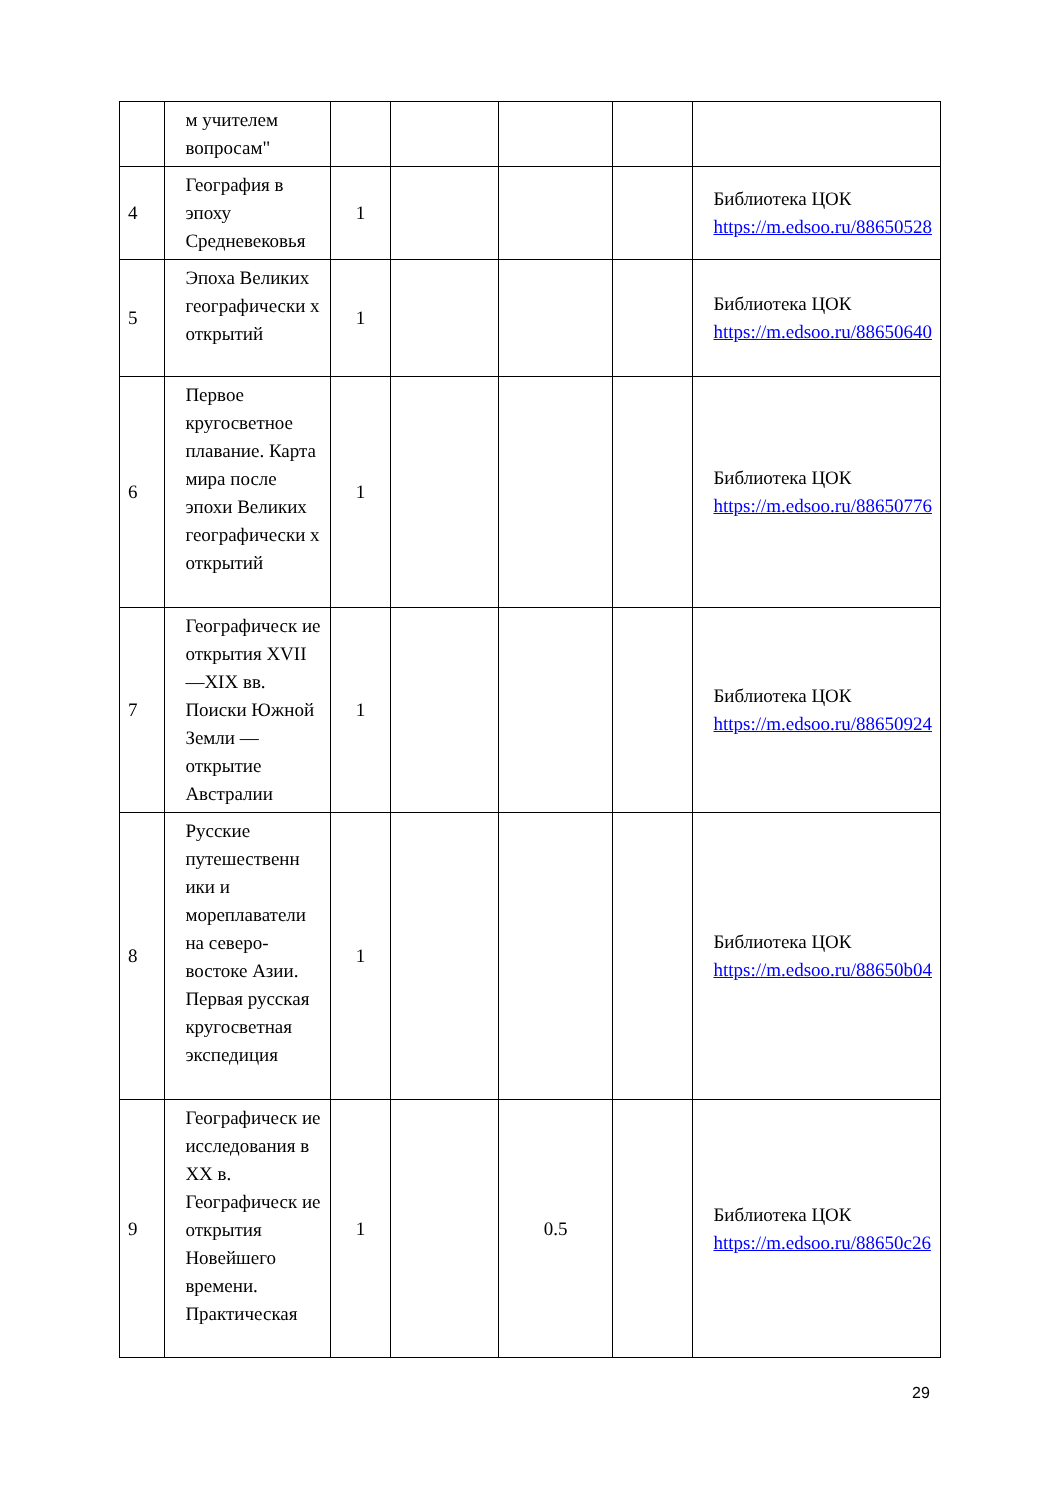| | м учителем вопросам" | | | | | |
| 4 | География в эпоху Средневековья | 1 | | | | Библиотека ЦОК https://m.edsoo.ru/88650528 |
| 5 | Эпоха Великих географически х открытий | 1 | | | | Библиотека ЦОК https://m.edsoo.ru/88650640 |
| 6 | Первое кругосветное плавание. Карта мира после эпохи Великих географически х открытий | 1 | | | | Библиотека ЦОК https://m.edsoo.ru/88650776 |
| 7 | Географическ ие открытия XVII—XIX вв. Поиски Южной Земли — открытие Австралии | 1 | | | | Библиотека ЦОК https://m.edsoo.ru/88650924 |
| 8 | Русские путешественн ики и мореплаватели на северо-востоке Азии. Первая русская кругосветная экспедиция | 1 | | | | Библиотека ЦОК https://m.edsoo.ru/88650b04 |
| 9 | Географическ ие исследования в XX в. Географическ ие открытия Новейшего времени. Практическая | 1 | | 0.5 | | Библиотека ЦОК https://m.edsoo.ru/88650c26 |
29